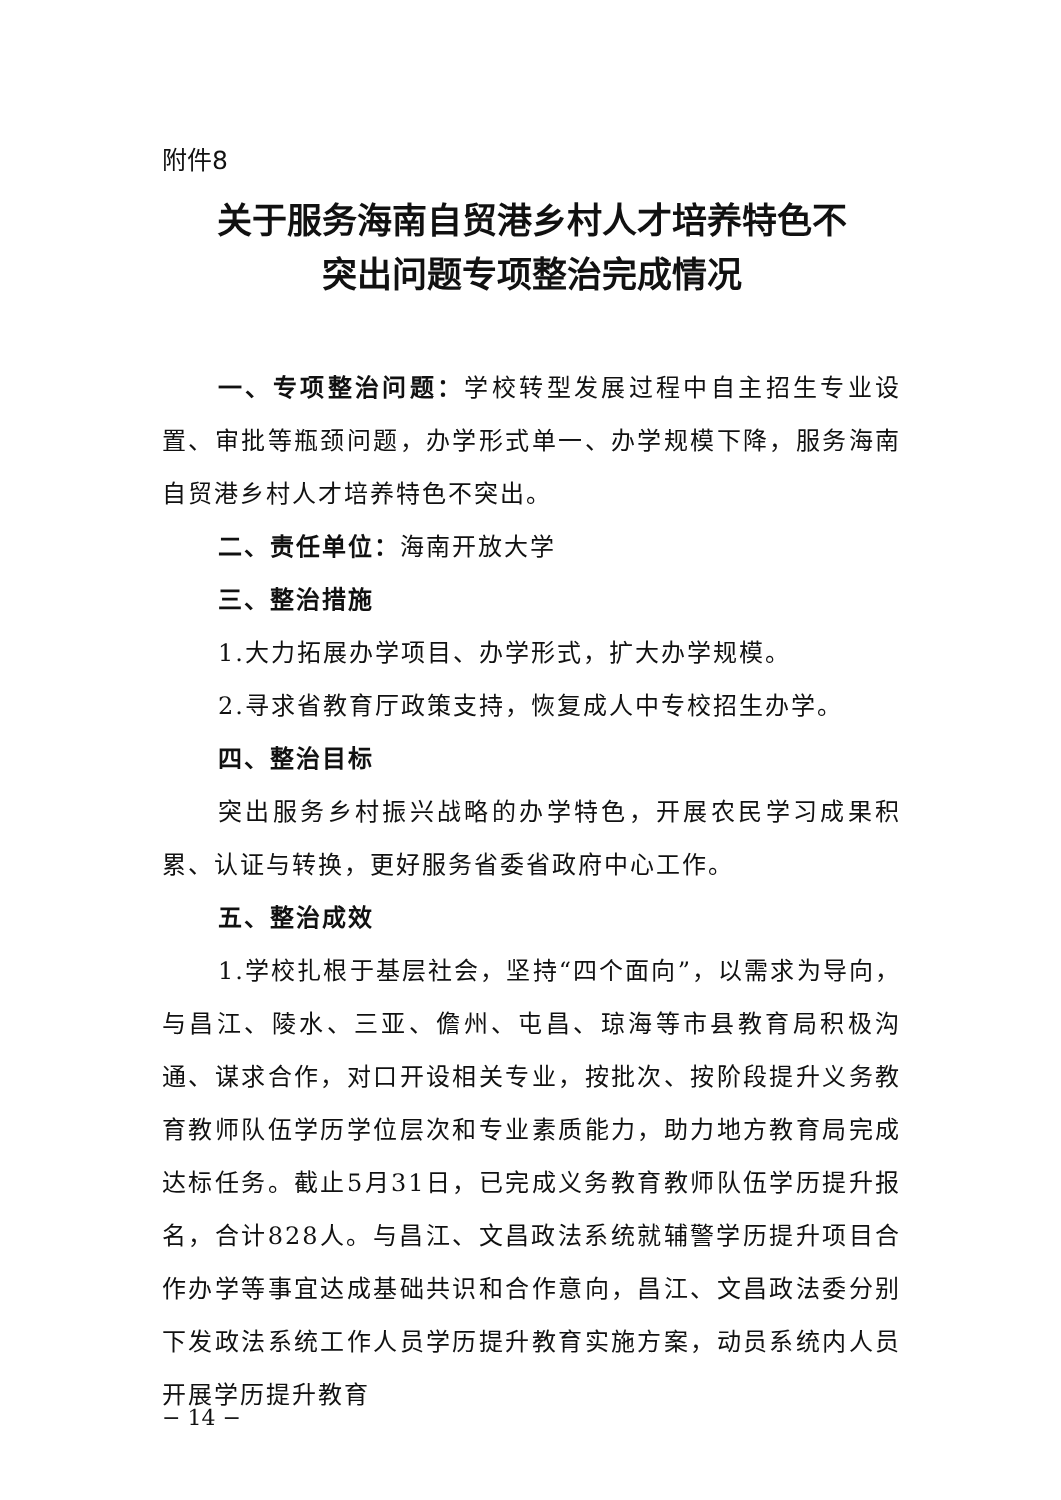附件8
关于服务海南自贸港乡村人才培养特色不
突出问题专项整治完成情况
一、专项整治问题：学校转型发展过程中自主招生专业设置、审批等瓶颈问题，办学形式单一、办学规模下降，服务海南自贸港乡村人才培养特色不突出。
二、责任单位：海南开放大学
三、整治措施
1.大力拓展办学项目、办学形式，扩大办学规模。
2.寻求省教育厅政策支持，恢复成人中专校招生办学。
四、整治目标
突出服务乡村振兴战略的办学特色，开展农民学习成果积累、认证与转换，更好服务省委省政府中心工作。
五、整治成效
1.学校扎根于基层社会，坚持“四个面向”，以需求为导向，与昌江、陵水、三亚、儋州、屯昌、琼海等市县教育局积极沟通、谋求合作，对口开设相关专业，按批次、按阶段提升义务教育教师队伍学历学位层次和专业素质能力，助力地方教育局完成达标任务。截止5月31日，已完成义务教育教师队伍学历提升报名，合计828人。与昌江、文昌政法系统就辅警学历提升项目合作办学等事宜达成基础共识和合作意向，昌江、文昌政法委分别下发政法系统工作人员学历提升教育实施方案，动员系统内人员开展学历提升教育
− 14 −